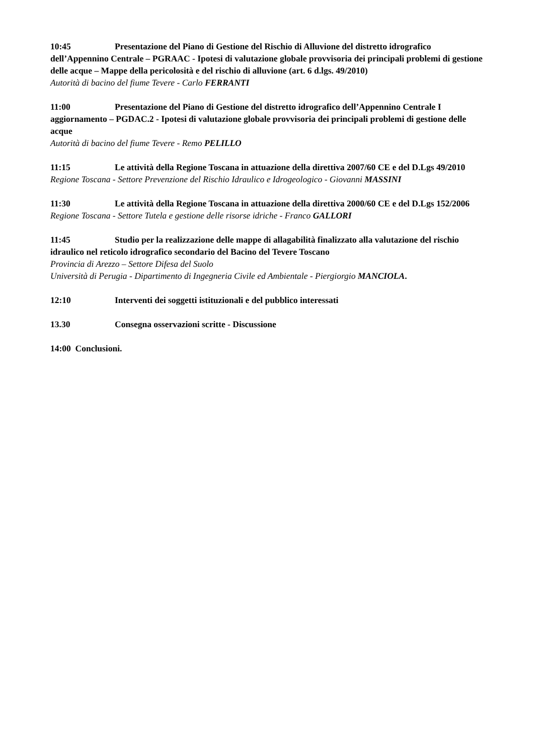10:45 Presentazione del Piano di Gestione del Rischio di Alluvione del distretto idrografico dell’Appennino Centrale – PGRAAC - Ipotesi di valutazione globale provvisoria dei principali problemi di gestione delle acque – Mappe della pericolosità e del rischio di alluvione (art. 6 d.lgs. 49/2010)
Autorità di bacino del fiume Tevere - Carlo FERRANTI
11:00 Presentazione del Piano di Gestione del distretto idrografico dell’Appennino Centrale I aggiornamento – PGDAC.2 - Ipotesi di valutazione globale provvisoria dei principali problemi di gestione delle acque
Autorità di bacino del fiume Tevere - Remo PELILLO
11:15 Le attività della Regione Toscana in attuazione della direttiva 2007/60 CE e del D.Lgs 49/2010
Regione Toscana - Settore Prevenzione del Rischio Idraulico e Idrogeologico - Giovanni MASSINI
11:30 Le attività della Regione Toscana in attuazione della direttiva 2000/60 CE e del D.Lgs 152/2006
Regione Toscana - Settore Tutela e gestione delle risorse idriche - Franco GALLORI
11:45 Studio per la realizzazione delle mappe di allagabilità finalizzato alla valutazione del rischio idraulico nel reticolo idrografico secondario del Bacino del Tevere Toscano
Provincia di Arezzo – Settore Difesa del Suolo
Università di Perugia - Dipartimento di Ingegneria Civile ed Ambientale - Piergiorgio MANCIOLA.
12:10 Interventi dei soggetti istituzionali e del pubblico interessati
13.30 Consegna osservazioni scritte - Discussione
14:00 Conclusioni.